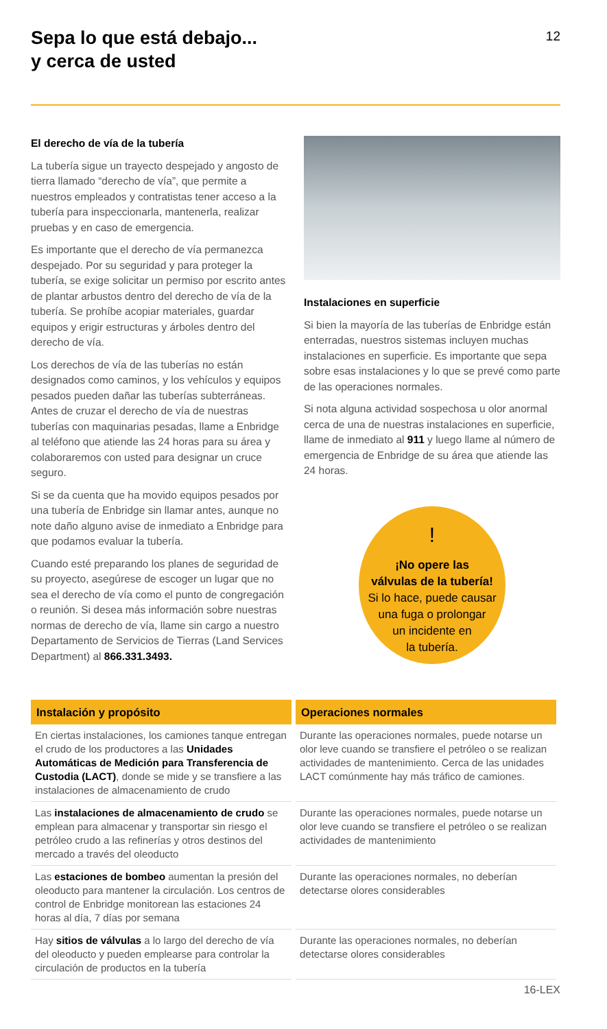Sepa lo que está debajo...
y cerca de usted
12
El derecho de vía de la tubería
La tubería sigue un trayecto despejado y angosto de tierra llamado “derecho de vía”, que permite a nuestros empleados y contratistas tener acceso a la tubería para inspeccionarla, mantenerla, realizar pruebas y en caso de emergencia.
Es importante que el derecho de vía permanezca despejado. Por su seguridad y para proteger la tubería, se exige solicitar un permiso por escrito antes de plantar arbustos dentro del derecho de vía de la tubería. Se prohíbe acopiar materiales, guardar equipos y erigir estructuras y árboles dentro del derecho de vía.
Los derechos de vía de las tuberías no están designados como caminos, y los vehículos y equipos pesados pueden dañar las tuberías subterráneas. Antes de cruzar el derecho de vía de nuestras tuberías con maquinarias pesadas, llame a Enbridge al teléfono que atiende las 24 horas para su área y colaboraremos con usted para designar un cruce seguro.
Si se da cuenta que ha movido equipos pesados por una tubería de Enbridge sin llamar antes, aunque no note daño alguno avise de inmediato a Enbridge para que podamos evaluar la tubería.
Cuando esté preparando los planes de seguridad de su proyecto, asegúrese de escoger un lugar que no sea el derecho de vía como el punto de congregación o reunión. Si desea más información sobre nuestras normas de derecho de vía, llame sin cargo a nuestro Departamento de Servicios de Tierras (Land Services Department) al 866.331.3493.
Instalaciones en superficie
Si bien la mayoría de las tuberías de Enbridge están enterradas, nuestros sistemas incluyen muchas instalaciones en superficie. Es importante que sepa sobre esas instalaciones y lo que se prevé como parte de las operaciones normales.
Si nota alguna actividad sospechosa u olor anormal cerca de una de nuestras instalaciones en superficie, llame de inmediato al 911 y luego llame al número de emergencia de Enbridge de su área que atiende las 24 horas.
!
¡No opere las
válvulas de la tubería!
Si lo hace, puede causar
una fuga o prolongar
un incidente en
la tubería.
| Instalación y propósito | Operaciones normales |
| --- | --- |
| En ciertas instalaciones, los camiones tanque entregan el crudo de los productores a las Unidades Automáticas de Medición para Transferencia de Custodia (LACT) , donde se mide y se transfiere a las instalaciones de almacenamiento de crudo | Durante las operaciones normales, puede notarse un olor leve cuando se transfiere el petróleo o se realizan actividades de mantenimiento. Cerca de las unidades LACT comúnmente hay más tráfico de camiones. |
| Las instalaciones de almacenamiento de crudo se emplean para almacenar y transportar sin riesgo el petróleo crudo a las refinerías y otros destinos del mercado a través del oleoducto | Durante las operaciones normales, puede notarse un olor leve cuando se transfiere el petróleo o se realizan actividades de mantenimiento |
| Las estaciones de bombeo aumentan la presión del oleoducto para mantener la circulación. Los centros de control de Enbridge monitorean las estaciones 24 horas al día, 7 días por semana | Durante las operaciones normales, no deberían detectarse olores considerables |
| Hay sitios de válvulas a lo largo del derecho de vía del oleoducto y pueden emplearse para controlar la circulación de productos en la tubería | Durante las operaciones normales, no deberían detectarse olores considerables |
16-LEX